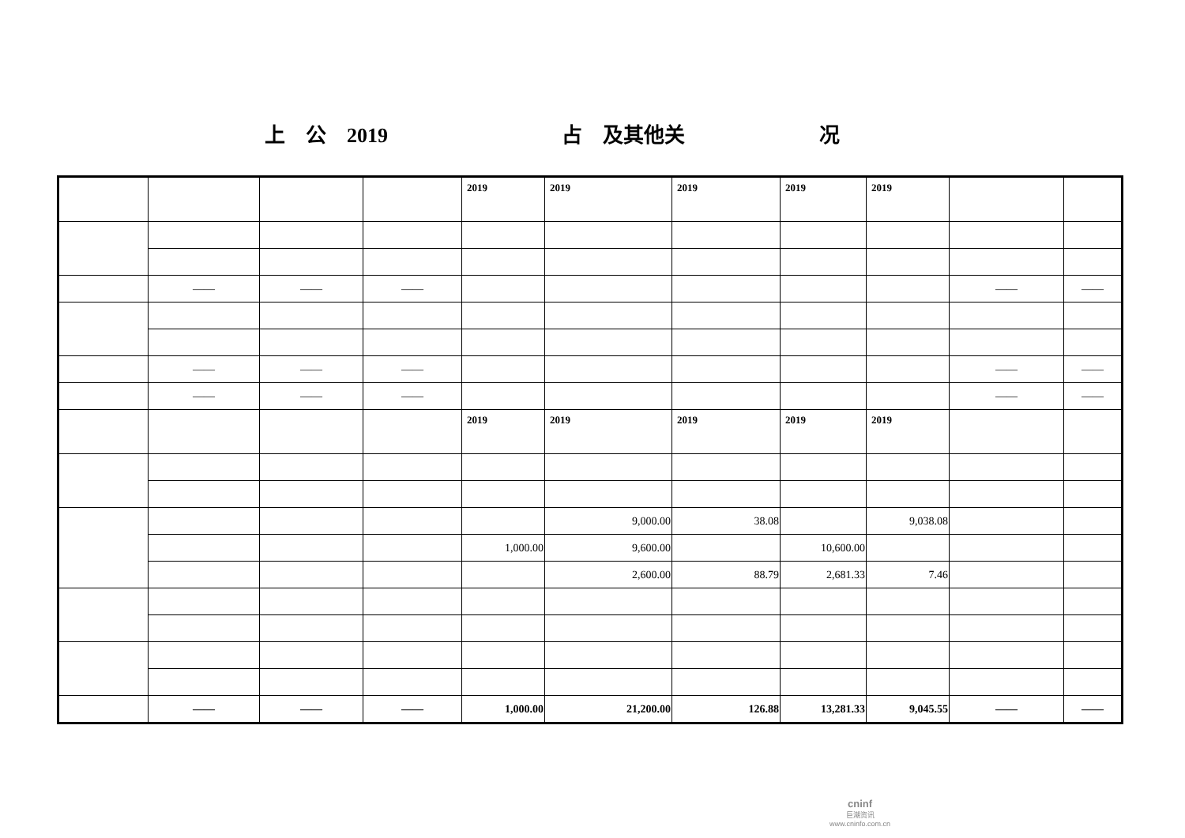上　公　2019 占　及其他关 况
| | | | | 2019 | 2019 | 2019 | 2019 | 2019 | | |
| | —— | —— | —— | | | | | | —— | —— |
| | —— | —— | —— | | | | | | —— | —— |
| | —— | —— | —— | | | | | | —— | —— |
| | | | | 2019 | 2019 | 2019 | 2019 | 2019 | | |
| | | | | | 9,000.00 | 38.08 | | 9,038.08 | | |
| | | | | 1,000.00 | 9,600.00 | | 10,600.00 | | | |
| | | | | | 2,600.00 | 88.79 | 2,681.33 | 7.46 | | |
| | —— | —— | —— | 1,000.00 | 21,200.00 | 126.88 | 13,281.33 | 9,045.55 | —— | —— |
cninf
巨潮资讯
www.cninfo.com.cn